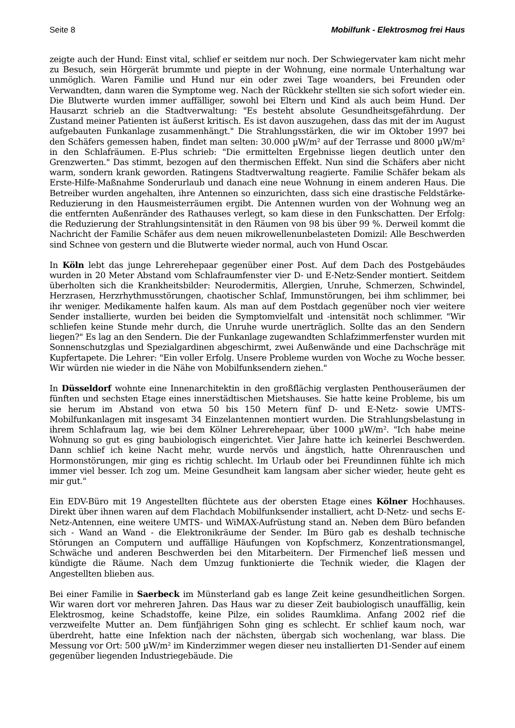Seite 8 Mobilfunk - Elektrosmog frei Haus
zeigte auch der Hund: Einst vital, schlief er seitdem nur noch. Der Schwiegervater kam nicht mehr zu Besuch, sein Hörgerät brummte und piepte in der Wohnung, eine normale Unterhaltung war unmöglich. Waren Familie und Hund nur ein oder zwei Tage woanders, bei Freunden oder Verwandten, dann waren die Symptome weg. Nach der Rückkehr stellten sie sich sofort wieder ein. Die Blutwerte wurden immer auffälliger, sowohl bei Eltern und Kind als auch beim Hund. Der Hausarzt schrieb an die Stadtverwaltung: "Es besteht absolute Gesundheitsgefährdung. Der Zustand meiner Patienten ist äußerst kritisch. Es ist davon auszugehen, dass das mit der im August aufgebauten Funkanlage zusammenhängt." Die Strahlungsstärken, die wir im Oktober 1997 bei den Schäfers gemessen haben, findet man selten: 30.000 µW/m² auf der Terrasse und 8000 µW/m² in den Schlafräumen. E-Plus schrieb: "Die ermittelten Ergebnisse liegen deutlich unter den Grenzwerten." Das stimmt, bezogen auf den thermischen Effekt. Nun sind die Schäfers aber nicht warm, sondern krank geworden. Ratingens Stadtverwaltung reagierte. Familie Schäfer bekam als Erste-Hilfe-Maßnahme Sonderurlaub und danach eine neue Wohnung in einem anderen Haus. Die Betreiber wurden angehalten, ihre Antennen so einzurichten, dass sich eine drastische Feldstärke-Reduzierung in den Hausmeisterräumen ergibt. Die Antennen wurden von der Wohnung weg an die entfernten Außenränder des Rathauses verlegt, so kam diese in den Funkschatten. Der Erfolg: die Reduzierung der Strahlungsintensität in den Räumen von 98 bis über 99 %. Derweil kommt die Nachricht der Familie Schäfer aus dem neuen mikrowellenunbelasteten Domizil: Alle Beschwerden sind Schnee von gestern und die Blutwerte wieder normal, auch von Hund Oscar.
In Köln lebt das junge Lehrerehepaar gegenüber einer Post. Auf dem Dach des Postgebäudes wurden in 20 Meter Abstand vom Schlafraumfenster vier D- und E-Netz-Sender montiert. Seitdem überholten sich die Krankheitsbilder: Neurodermitis, Allergien, Unruhe, Schmerzen, Schwindel, Herzrasen, Herzrhythmusstörungen, chaotischer Schlaf, Immunstörungen, bei ihm schlimmer, bei ihr weniger. Medikamente halfen kaum. Als man auf dem Postdach gegenüber noch vier weitere Sender installierte, wurden bei beiden die Symptomvielfalt und -intensität noch schlimmer. "Wir schliefen keine Stunde mehr durch, die Unruhe wurde unerträglich. Sollte das an den Sendern liegen?" Es lag an den Sendern. Die der Funkanlage zugewandten Schlafzimmerfenster wurden mit Sonnenschutzglas und Spezialgardinen abgeschirmt, zwei Außenwände und eine Dachschräge mit Kupfertapete. Die Lehrer: "Ein voller Erfolg. Unsere Probleme wurden von Woche zu Woche besser. Wir würden nie wieder in die Nähe von Mobilfunksendern ziehen."
In Düsseldorf wohnte eine Innenarchitektin in den großflächig verglasten Penthouseräumen der fünften und sechsten Etage eines innerstädtischen Mietshauses. Sie hatte keine Probleme, bis um sie herum im Abstand von etwa 50 bis 150 Metern fünf D- und E-Netz- sowie UMTS-Mobilfunkanlagen mit insgesamt 34 Einzelantennen montiert wurden. Die Strahlungsbelastung in ihrem Schlafraum lag, wie bei dem Kölner Lehrerehepaar, über 1000 µW/m². "Ich habe meine Wohnung so gut es ging baubiologisch eingerichtet. Vier Jahre hatte ich keinerlei Beschwerden. Dann schlief ich keine Nacht mehr, wurde nervös und ängstlich, hatte Ohrenrauschen und Hormonstörungen, mir ging es richtig schlecht. Im Urlaub oder bei Freundinnen fühlte ich mich immer viel besser. Ich zog um. Meine Gesundheit kam langsam aber sicher wieder, heute geht es mir gut."
Ein EDV-Büro mit 19 Angestellten flüchtete aus der obersten Etage eines Kölner Hochhauses. Direkt über ihnen waren auf dem Flachdach Mobilfunksender installiert, acht D-Netz- und sechs E-Netz-Antennen, eine weitere UMTS- und WiMAX-Aufrüstung stand an. Neben dem Büro befanden sich - Wand an Wand - die Elektronikräume der Sender. Im Büro gab es deshalb technische Störungen an Computern und auffällige Häufungen von Kopfschmerz, Konzentrationsmangel, Schwäche und anderen Beschwerden bei den Mitarbeitern. Der Firmenchef ließ messen und kündigte die Räume. Nach dem Umzug funktionierte die Technik wieder, die Klagen der Angestellten blieben aus.
Bei einer Familie in Saerbeck im Münsterland gab es lange Zeit keine gesundheitlichen Sorgen. Wir waren dort vor mehreren Jahren. Das Haus war zu dieser Zeit baubiologisch unauffällig, kein Elektrosmog, keine Schadstoffe, keine Pilze, ein solides Raumklima. Anfang 2002 rief die verzweifelte Mutter an. Dem fünfjährigen Sohn ging es schlecht. Er schlief kaum noch, war überdreht, hatte eine Infektion nach der nächsten, übergab sich wochenlang, war blass. Die Messung vor Ort: 500 µW/m² im Kinderzimmer wegen dieser neu installierten D1-Sender auf einem gegenüber liegenden Industriegebäude. Die